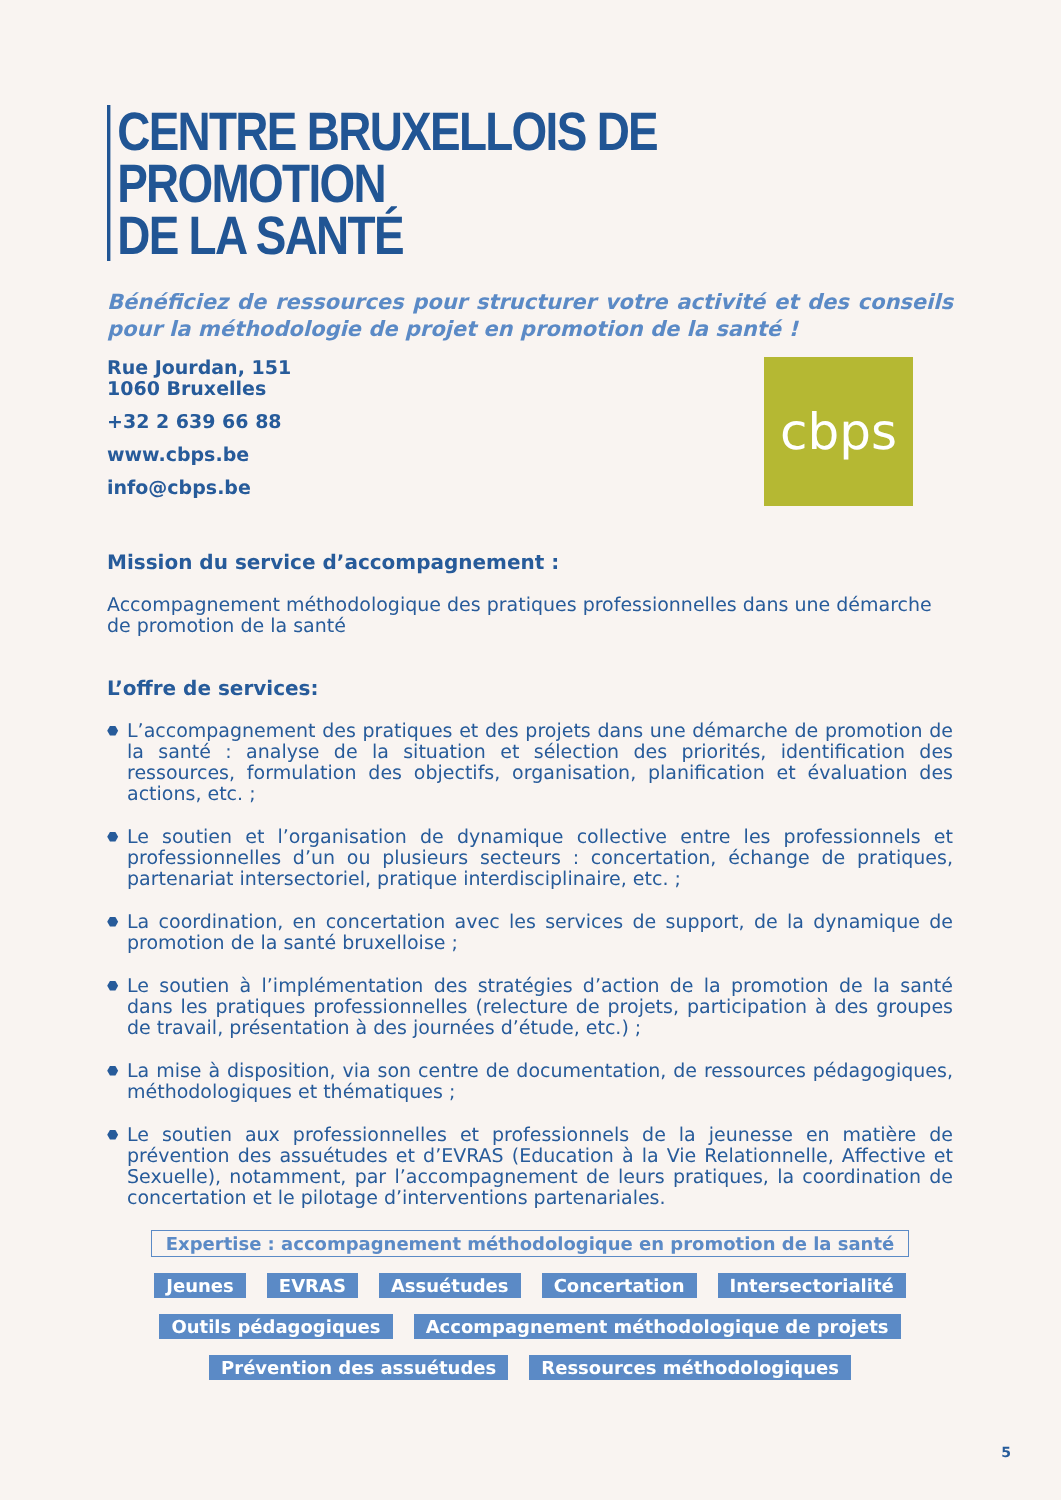CENTRE BRUXELLOIS DE PROMOTION
DE LA SANTÉ
Bénéficiez de ressources pour structurer votre activité et des conseils pour la méthodologie de projet en promotion de la santé !
Rue Jourdan, 151
1060 Bruxelles
+32 2 639 66 88
www.cbps.be
info@cbps.be
cbps
Mission du service d’accompagnement :
Accompagnement méthodologique des pratiques professionnelles dans une démarche de promotion de la santé
L’offre de services:
⬣ L’accompagnement des pratiques et des projets dans une démarche de promotion de la santé : analyse de la situation et sélection des priorités, identification des ressources, formulation des objectifs, organisation, planification et évaluation des actions, etc. ;
⬣ Le soutien et l’organisation de dynamique collective entre les professionnels et professionnelles d’un ou plusieurs secteurs : concertation, échange de pratiques, partenariat intersectoriel, pratique interdisciplinaire, etc. ;
⬣ La coordination, en concertation avec les services de support, de la dynamique de promotion de la santé bruxelloise ;
⬣ Le soutien à l’implémentation des stratégies d’action de la promotion de la santé dans les pratiques professionnelles (relecture de projets, participation à des groupes de travail, présentation à des journées d’étude, etc.) ;
⬣ La mise à disposition, via son centre de documentation, de ressources pédagogiques, méthodologiques et thématiques ;
⬣ Le soutien aux professionnelles et professionnels de la jeunesse en matière de prévention des assuétudes et d’EVRAS (Education à la Vie Relationnelle, Affective et Sexuelle), notamment, par l’accompagnement de leurs pratiques, la coordination de concertation et le pilotage d’interventions partenariales.
Expertise : accompagnement méthodologique en promotion de la santé
Jeunes EVRAS Assuétudes Concertation Intersectorialité
Outils pédagogiques Accompagnement méthodologique de projets
Prévention des assuétudes Ressources méthodologiques
5